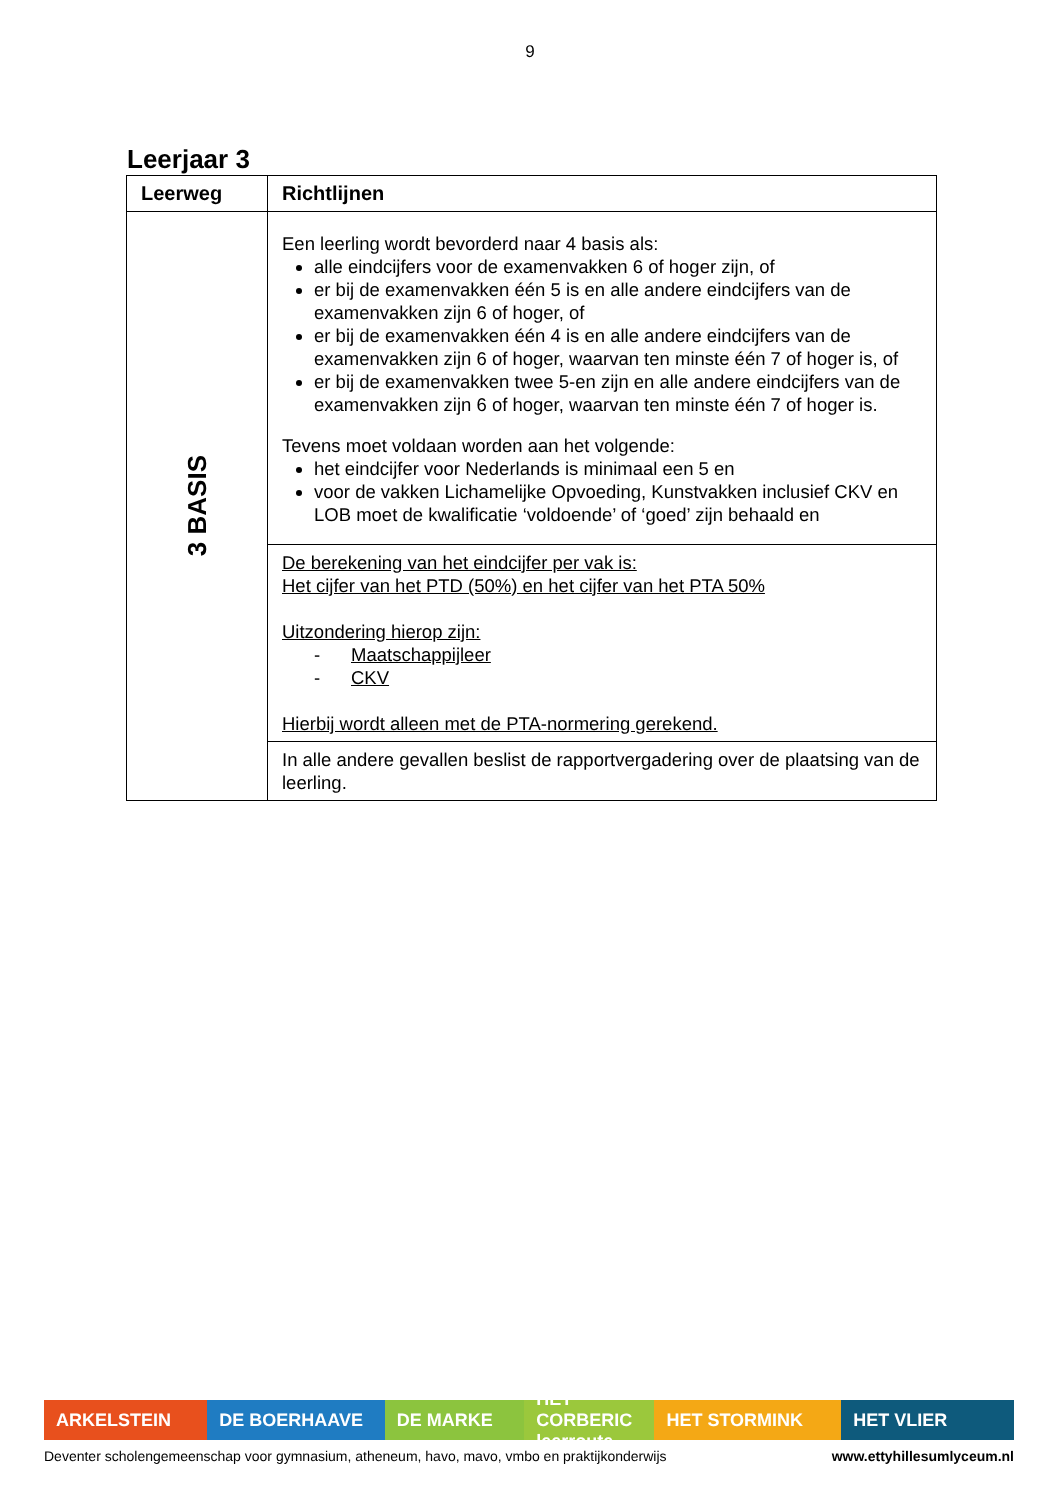9
Leerjaar 3
| Leerweg | Richtlijnen |
| --- | --- |
| 3 BASIS | Een leerling wordt bevorderd naar 4 basis als: alle eindcijfers voor de examenvakken 6 of hoger zijn, of er bij de examenvakken één 5 is en alle andere eindcijfers van de examenvakken zijn 6 of hoger, of er bij de examenvakken één 4 is en alle andere eindcijfers van de examenvakken zijn 6 of hoger, waarvan ten minste één 7 of hoger is, of er bij de examenvakken twee 5-en zijn en alle andere eindcijfers van de examenvakken zijn 6 of hoger, waarvan ten minste één 7 of hoger is. Tevens moet voldaan worden aan het volgende: het eindcijfer voor Nederlands is minimaal een 5 en voor de vakken Lichamelijke Opvoeding, Kunstvakken inclusief CKV en LOB moet de kwalificatie ‘voldoende’ of ‘goed’ zijn behaald en |
| | De berekening van het eindcijfer per vak is: Het cijfer van het PTD (50%) en het cijfer van het PTA 50% Uitzondering hierop zijn: - Maatschappijleer - CKV Hierbij wordt alleen met de PTA-normering gerekend. |
| | In alle andere gevallen beslist de rapportvergadering over de plaatsing van de leerling. |
ARKELSTEIN DE BOERHAAVE DE MARKE HET CORBERIC leerroute
HET STORMINK HET VLIER
Deventer scholengemeenschap voor gymnasium, atheneum, havo, mavo, vmbo en praktijkonderwijs www.ettyhillesumlyceum.nl